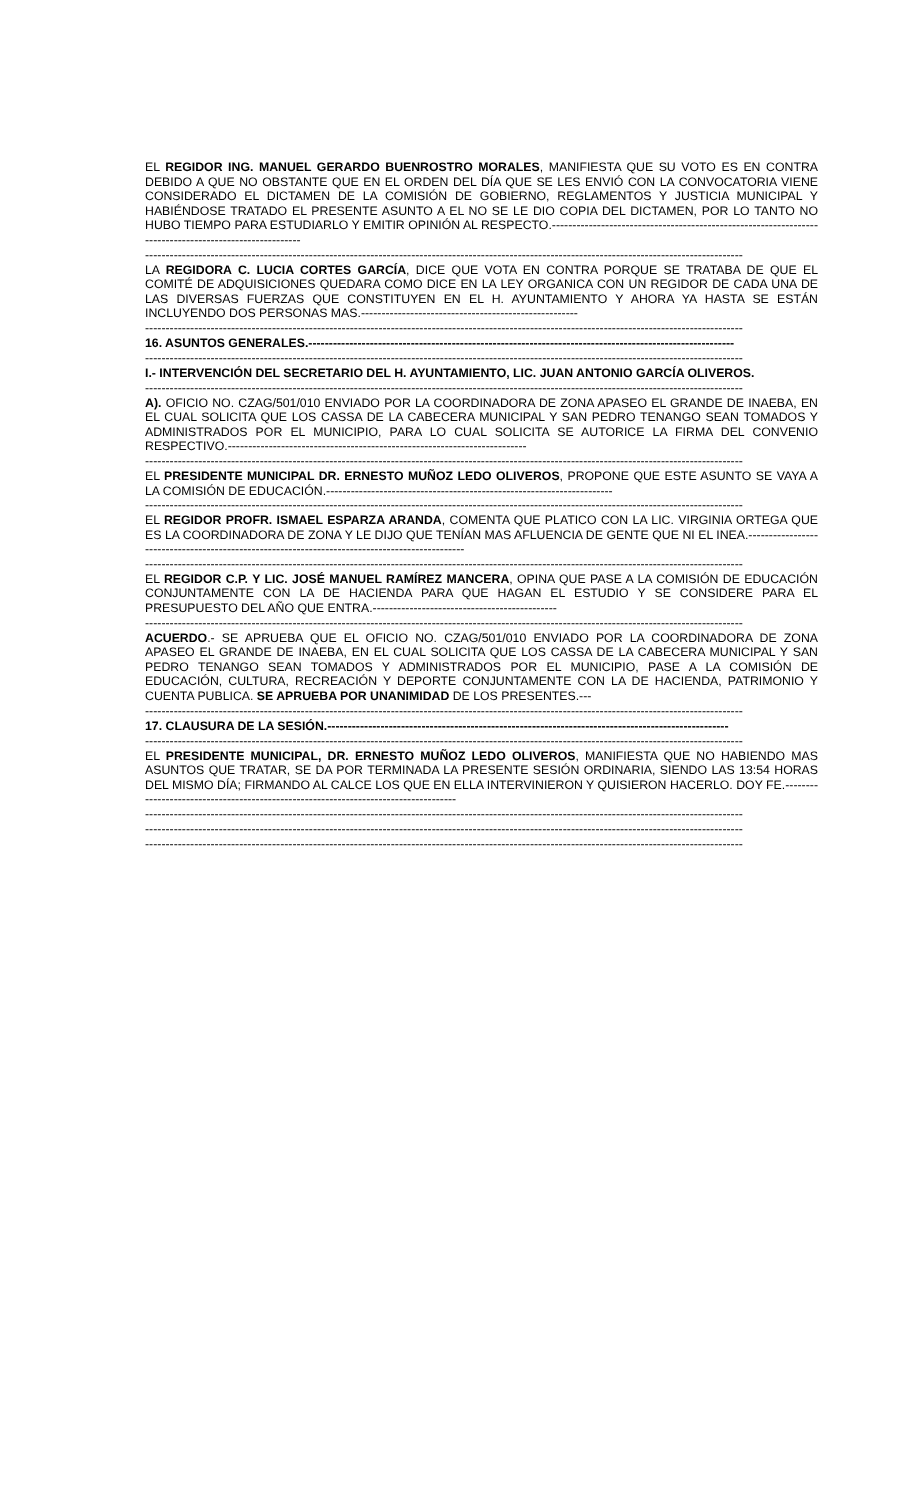EL REGIDOR ING. MANUEL GERARDO BUENROSTRO MORALES, MANIFIESTA QUE SU VOTO ES EN CONTRA DEBIDO A QUE NO OBSTANTE QUE EN EL ORDEN DEL DÍA QUE SE LES ENVIÓ CON LA CONVOCATORIA VIENE CONSIDERADO EL DICTAMEN DE LA COMISIÓN DE GOBIERNO, REGLAMENTOS Y JUSTICIA MUNICIPAL Y HABIÉNDOSE TRATADO EL PRESENTE ASUNTO A EL NO SE LE DIO COPIA DEL DICTAMEN, POR LO TANTO NO HUBO TIEMPO PARA ESTUDIARLO Y EMITIR OPINIÓN AL RESPECTO.-------------------------------------------------------------------------------------------------------
--------------------------------------------------------------------------------------------------------------------------------------------------
LA REGIDORA C. LUCIA CORTES GARCÍA, DICE QUE VOTA EN CONTRA PORQUE SE TRATABA DE QUE EL COMITÉ DE ADQUISICIONES QUEDARA COMO DICE EN LA LEY ORGANICA CON UN REGIDOR DE CADA UNA DE LAS DIVERSAS FUERZAS QUE CONSTITUYEN EN EL H. AYUNTAMIENTO Y AHORA YA HASTA SE ESTÁN INCLUYENDO DOS PERSONAS MAS.-----------------------------------------------------
--------------------------------------------------------------------------------------------------------------------------------------------------
16. ASUNTOS GENERALES.--------------------------------------------------------------------------------------------------------
--------------------------------------------------------------------------------------------------------------------------------------------------
I.- INTERVENCIÓN DEL SECRETARIO DEL H. AYUNTAMIENTO, LIC. JUAN ANTONIO GARCÍA OLIVEROS.
--------------------------------------------------------------------------------------------------------------------------------------------------
A). OFICIO NO. CZAG/501/010 ENVIADO POR LA COORDINADORA DE ZONA APASEO EL GRANDE DE INAEBA, EN EL CUAL SOLICITA QUE LOS CASSA DE LA CABECERA MUNICIPAL Y SAN PEDRO TENANGO SEAN TOMADOS Y ADMINISTRADOS POR EL MUNICIPIO, PARA LO CUAL SOLICITA SE AUTORICE LA FIRMA DEL CONVENIO RESPECTIVO.-------------------------------------------------------------------------
--------------------------------------------------------------------------------------------------------------------------------------------------
EL PRESIDENTE MUNICIPAL DR. ERNESTO MUÑOZ LEDO OLIVEROS, PROPONE QUE ESTE ASUNTO SE VAYA A LA COMISIÓN DE EDUCACIÓN.----------------------------------------------------------------------
--------------------------------------------------------------------------------------------------------------------------------------------------
EL REGIDOR PROFR. ISMAEL ESPARZA ARANDA, COMENTA QUE PLATICO CON LA LIC. VIRGINIA ORTEGA QUE ES LA COORDINADORA DE ZONA Y LE DIJO QUE TENÍAN MAS AFLUENCIA DE GENTE QUE NI EL INEA.-----------------------------------------------------------------------------------------------
--------------------------------------------------------------------------------------------------------------------------------------------------
EL REGIDOR C.P. Y LIC. JOSÉ MANUEL RAMÍREZ MANCERA, OPINA QUE PASE A LA COMISIÓN DE EDUCACIÓN CONJUNTAMENTE CON LA DE HACIENDA PARA QUE HAGAN EL ESTUDIO Y SE CONSIDERE PARA EL PRESUPUESTO DEL AÑO QUE ENTRA.---------------------------------------------
--------------------------------------------------------------------------------------------------------------------------------------------------
ACUERDO.- SE APRUEBA QUE EL OFICIO NO. CZAG/501/010 ENVIADO POR LA COORDINADORA DE ZONA APASEO EL GRANDE DE INAEBA, EN EL CUAL SOLICITA QUE LOS CASSA DE LA CABECERA MUNICIPAL Y SAN PEDRO TENANGO SEAN TOMADOS Y ADMINISTRADOS POR EL MUNICIPIO, PASE A LA COMISIÓN DE EDUCACIÓN, CULTURA, RECREACIÓN Y DEPORTE CONJUNTAMENTE CON LA DE HACIENDA, PATRIMONIO Y CUENTA PUBLICA. SE APRUEBA POR UNANIMIDAD DE LOS PRESENTES.---
--------------------------------------------------------------------------------------------------------------------------------------------------
17. CLAUSURA DE LA SESIÓN.--------------------------------------------------------------------------------------------------
--------------------------------------------------------------------------------------------------------------------------------------------------
EL PRESIDENTE MUNICIPAL, DR. ERNESTO MUÑOZ LEDO OLIVEROS, MANIFIESTA QUE NO HABIENDO MAS ASUNTOS QUE TRATAR, SE DA POR TERMINADA LA PRESENTE SESIÓN ORDINARIA, SIENDO LAS 13:54 HORAS DEL MISMO DÍA; FIRMANDO AL CALCE LOS QUE EN ELLA INTERVINIERON Y QUISIERON HACERLO. DOY FE.------------------------------------------------------------------------------------
--------------------------------------------------------------------------------------------------------------------------------------------------
--------------------------------------------------------------------------------------------------------------------------------------------------
--------------------------------------------------------------------------------------------------------------------------------------------------